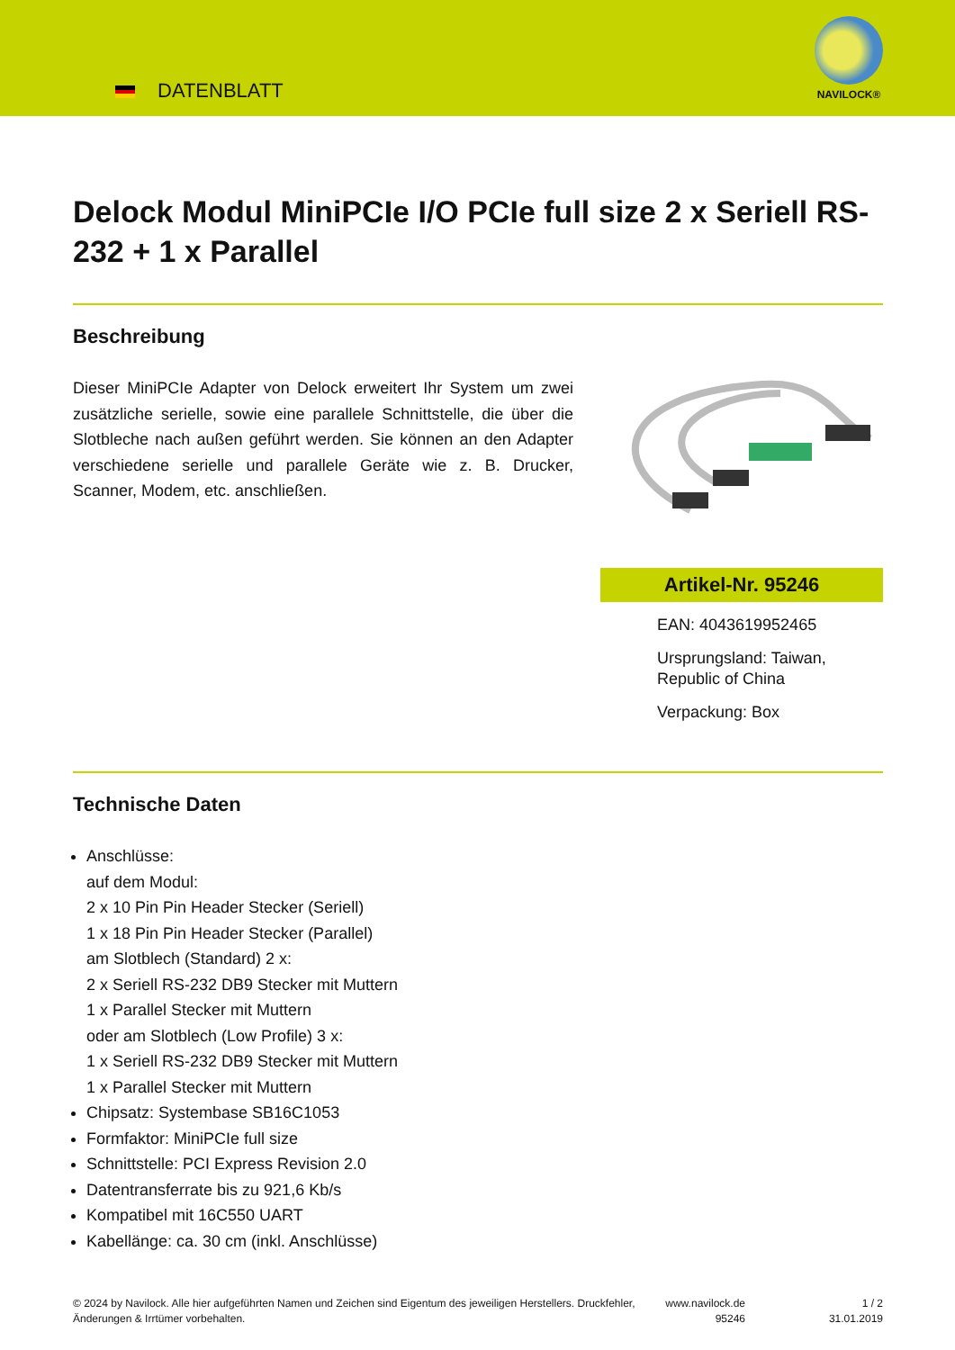DATENBLATT
NAVILOCK®
Delock Modul MiniPCIe I/O PCIe full size 2 x Seriell RS-232 + 1 x Parallel
Beschreibung
Dieser MiniPCIe Adapter von Delock erweitert Ihr System um zwei zusätzliche serielle, sowie eine parallele Schnittstelle, die über die Slotbleche nach außen geführt werden. Sie können an den Adapter verschiedene serielle und parallele Geräte wie z. B. Drucker, Scanner, Modem, etc. anschließen.
Artikel-Nr. 95246
EAN: 4043619952465
Ursprungsland: Taiwan, Republic of China
Verpackung: Box
Technische Daten
Anschlüsse:
auf dem Modul:
2 x 10 Pin Pin Header Stecker (Seriell)
1 x 18 Pin Pin Header Stecker (Parallel)
am Slotblech (Standard) 2 x:
2 x Seriell RS-232 DB9 Stecker mit Muttern
1 x Parallel Stecker mit Muttern
oder am Slotblech (Low Profile) 3 x:
1 x Seriell RS-232 DB9 Stecker mit Muttern
1 x Parallel Stecker mit Muttern
Chipsatz: Systembase SB16C1053
Formfaktor: MiniPCIe full size
Schnittstelle: PCI Express Revision 2.0
Datentransferrate bis zu 921,6 Kb/s
Kompatibel mit 16C550 UART
Kabellänge: ca. 30 cm (inkl. Anschlüsse)
© 2024 by Navilock. Alle hier aufgeführten Namen und Zeichen sind Eigentum des jeweiligen Herstellers. Druckfehler, Änderungen & Irrtümer vorbehalten.
www.navilock.de
95246
1 / 2
31.01.2019